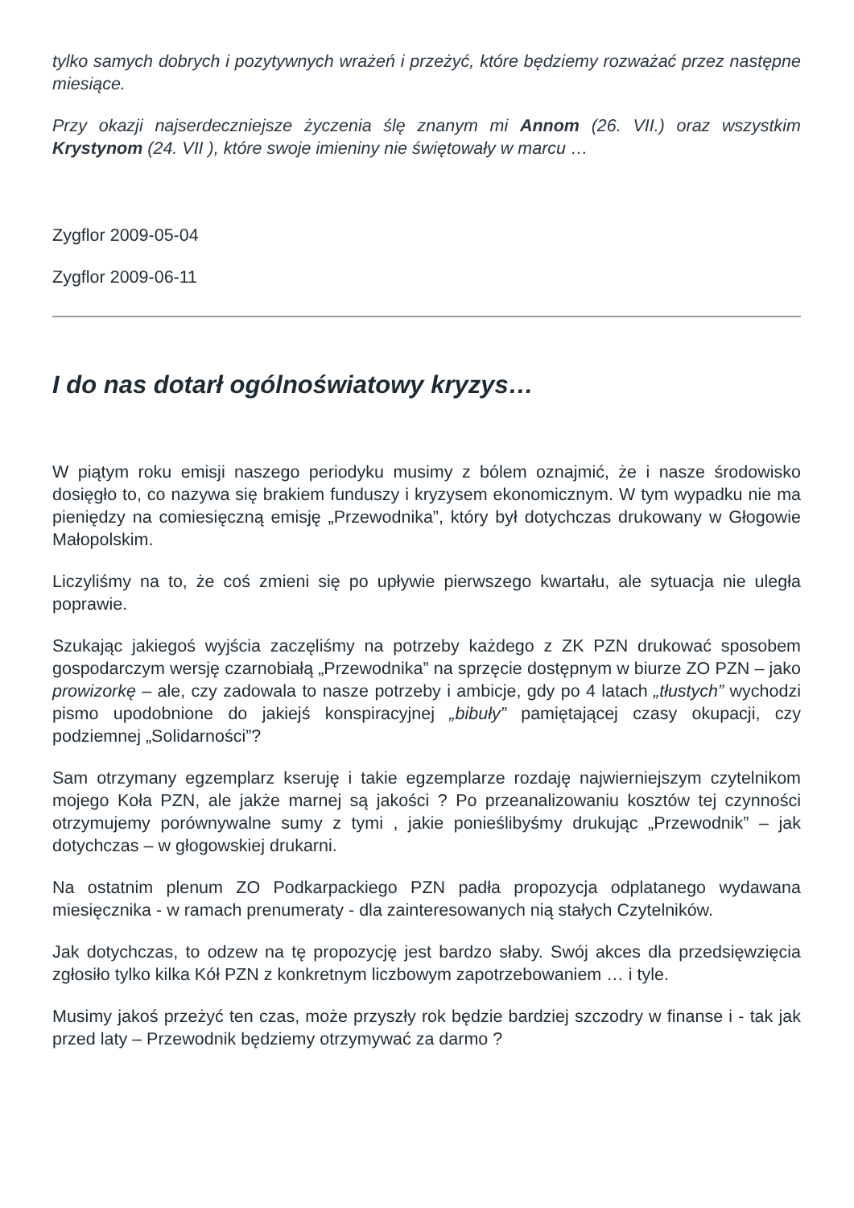tylko samych dobrych i pozytywnych wrażeń i przeżyć, które będziemy rozważać przez następne miesiące.
Przy okazji najserdeczniejsze życzenia ślę znanym mi Annom (26. VII.) oraz wszystkim Krystynom (24. VII ), które swoje imieniny nie świętowały w marcu …
Zygflor 2009-05-04
Zygflor 2009-06-11
I do nas dotarł ogólnoświatowy kryzys…
W piątym roku emisji naszego periodyku musimy z bólem oznajmić, że i nasze środowisko dosięgło to, co nazywa się brakiem funduszy i kryzysem ekonomicznym. W tym wypadku nie ma pieniędzy na comiesięczną emisję „Przewodnika”, który był dotychczas drukowany w Głogowie Małopolskim.
Liczyliśmy na to, że coś zmieni się po upływie pierwszego kwartału, ale sytuacja nie uległa poprawie.
Szukając jakiegoś wyjścia zaczęliśmy na potrzeby każdego z ZK PZN drukować sposobem gospodarczym wersję czarnobiałą „Przewodnika” na sprzęcie dostępnym w biurze ZO PZN – jako prowizorkę – ale, czy zadowala to nasze potrzeby i ambicje, gdy po 4 latach „tłustych” wychodzi pismo upodobnione do jakiejś konspiracyjnej „bibuły” pamiętającej czasy okupacji, czy podziemnej „Solidarności”?
Sam otrzymany egzemplarz kseruję i takie egzemplarze rozdaję najwierniejszym czytelnikom mojego Koła PZN, ale jakże marnej są jakości ? Po przeanalizowaniu kosztów tej czynności otrzymujemy porównywalne sumy z tymi , jakie ponieślibyśmy drukując „Przewodnik” – jak dotychczas – w głogowskiej drukarni.
Na ostatnim plenum ZO Podkarpackiego PZN padła propozycja odplatanego wydawana miesięcznika - w ramach prenumeraty - dla zainteresowanych nią stałych Czytelników.
Jak dotychczas, to odzew na tę propozycję jest bardzo słaby. Swój akces dla przedsięwzięcia zgłosiło tylko kilka Kół PZN z konkretnym liczbowym zapotrzebowaniem … i tyle.
Musimy jakoś przeżyć ten czas, może przyszły rok będzie bardziej szczodry w finanse i - tak jak przed laty – Przewodnik będziemy otrzymywać za darmo ?